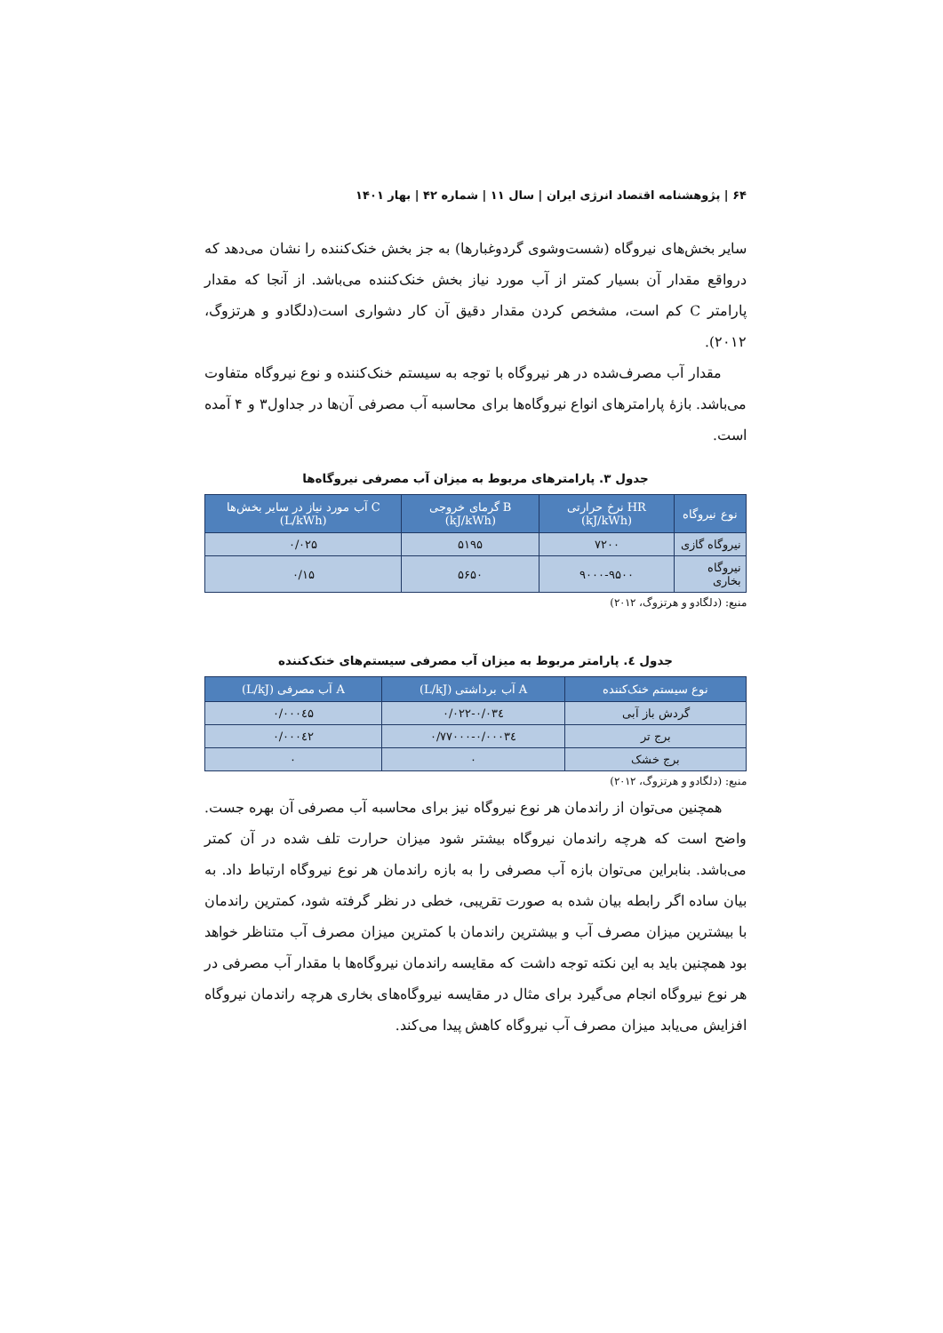۶۴ | پژوهشنامه اقتصاد انرژی ایران | سال ۱۱ | شماره ۴۲ | بهار ۱۴۰۱
سایر بخش‌های نیروگاه (شست‌وشوی گردوغبارها) به جز بخش خنک‌کننده را نشان می‌دهد که درواقع مقدار آن بسیار کمتر از آب مورد نیاز بخش خنک‌کننده می‌باشد. از آنجا که مقدار پارامتر C کم است، مشخص کردن مقدار دقیق آن کار دشواری است(دلگادو و هرتزوگ، ۲۰۱۲).
مقدار آب مصرف‌شده در هر نیروگاه با توجه به سیستم خنک‌کننده و نوع نیروگاه متفاوت می‌باشد. بازهٔ پارامترهای انواع نیروگاه‌ها برای محاسبه آب مصرفی آن‌ها در جداول۳ و ۴ آمده است.
جدول ۳. پارامترهای مربوط به میزان آب مصرفی نیروگاه‌ها
| نوع نیروگاه | HR نرخ حرارتی (kJ/kWh) | B گرمای خروجی (kJ/kWh) | C آب مورد نیاز در سایر بخش‌ها (L/kWh) |
| --- | --- | --- | --- |
| نیروگاه گازی | ۷۲۰۰ | ۵۱۹۵ | ۰/۰۲۵ |
| نیروگاه بخاری | ۹۰۰۰-۹۵۰۰ | ۵۶۵۰ | ۰/۱۵ |
منبع: (دلگادو و هرتزوگ، ۲۰۱۲)
جدول ٤. پارامتر مربوط به میزان آب مصرفی سیستم‌های خنک‌کننده
| نوع سیستم خنک‌کننده | A آب برداشتی (L/kJ) | A آب مصرفی (L/kJ) |
| --- | --- | --- |
| گردش باز آبی | ۰/۰۲۲-۰/۰۳٤ | ۰/۰۰۰٤۵ |
| برج تر | ۰/۰۰۰۳٤-۰/۷۷۰۰۰ | ۰/۰۰۰٤۲ |
| برج خشک | ۰ | ۰ |
منبع: (دلگادو و هرتزوگ، ۲۰۱۲)
همچنین می‌توان از راندمان هر نوع نیروگاه نیز برای محاسبه آب مصرفی آن بهره جست. واضح است که هرچه راندمان نیروگاه بیشتر شود میزان حرارت تلف شده در آن کمتر می‌باشد. بنابراین می‌توان بازه آب مصرفی را به بازه راندمان هر نوع نیروگاه ارتباط داد. به بیان ساده اگر رابطه بیان شده به صورت تقریبی، خطی در نظر گرفته شود، کمترین راندمان با بیشترین میزان مصرف آب و بیشترین راندمان با کمترین میزان مصرف آب متناظر خواهد بود همچنین باید به این نکته توجه داشت که مقایسه راندمان نیروگاه‌ها با مقدار آب مصرفی در هر نوع نیروگاه انجام می‌گیرد برای مثال در مقایسه نیروگاه‌های بخاری هرچه راندمان نیروگاه افزایش می‌یابد میزان مصرف آب نیروگاه کاهش پیدا می‌کند.